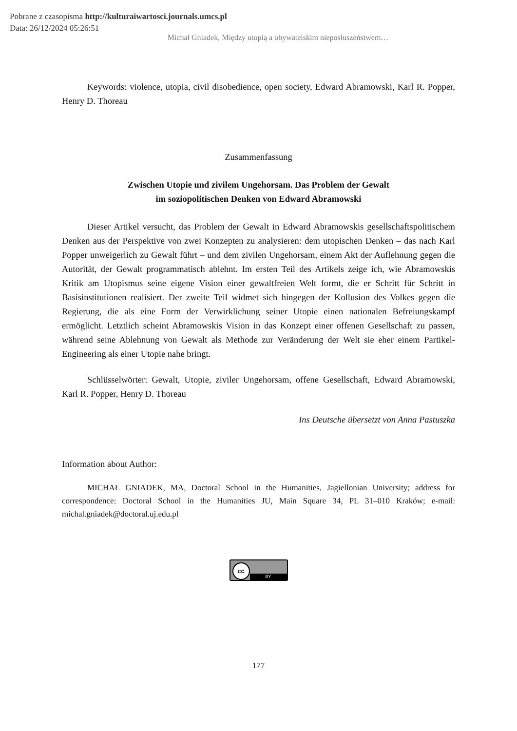Pobrane z czasopisma http://kulturaiwartosci.journals.umcs.pl
Data: 26/12/2024 05:26:51
Michał Gniadek, Między utopią a obywatelskim nieposłuszeństwem…
Keywords: violence, utopia, civil disobedience, open society, Edward Abramowski, Karl R. Popper, Henry D. Thoreau
Zusammenfassung
Zwischen Utopie und zivilem Ungehorsam. Das Problem der Gewalt
im soziopolitischen Denken von Edward Abramowski
Dieser Artikel versucht, das Problem der Gewalt in Edward Abramowskis gesellschafts­politischem Denken aus der Perspektive von zwei Konzepten zu analysieren: dem utopischen Denken – das nach Karl Popper unweigerlich zu Gewalt führt – und dem zivilen Ungehorsam, einem Akt der Auflehnung gegen die Autorität, der Gewalt programmatisch ablehnt. Im ersten Teil des Artikels zeige ich, wie Abramowskis Kritik am Utopismus seine eigene Vision einer gewaltfreien Welt formt, die er Schritt für Schritt in Basisinstitutionen realisiert. Der zweite Teil widmet sich hingegen der Kollusion des Volkes gegen die Regierung, die als eine Form der Ver­wirklichung seiner Utopie einen nationalen Befreiungskampf ermöglicht. Letztlich scheint Ab­ramowskis Vision in das Konzept einer offenen Gesellschaft zu passen, während seine Ableh­nung von Gewalt als Methode zur Veränderung der Welt sie eher einem Partikel-Engineering als einer Utopie nahe bringt.
Schlüsselwörter: Gewalt, Utopie, ziviler Ungehorsam, offene Gesellschaft, Edward Ab­ramowski, Karl R. Popper, Henry D. Thoreau
Ins Deutsche übersetzt von Anna Pastuszka
Information about Author:
MICHAŁ GNIADEK, MA, Doctoral School in the Humanities, Jagiellonian University; address for correspondence: Doctoral School in the Humanities JU, Main Square 34, PL 31–010 Kraków; e-mail: michal.gniadek@doctoral.uj.edu.pl
cc BY
177